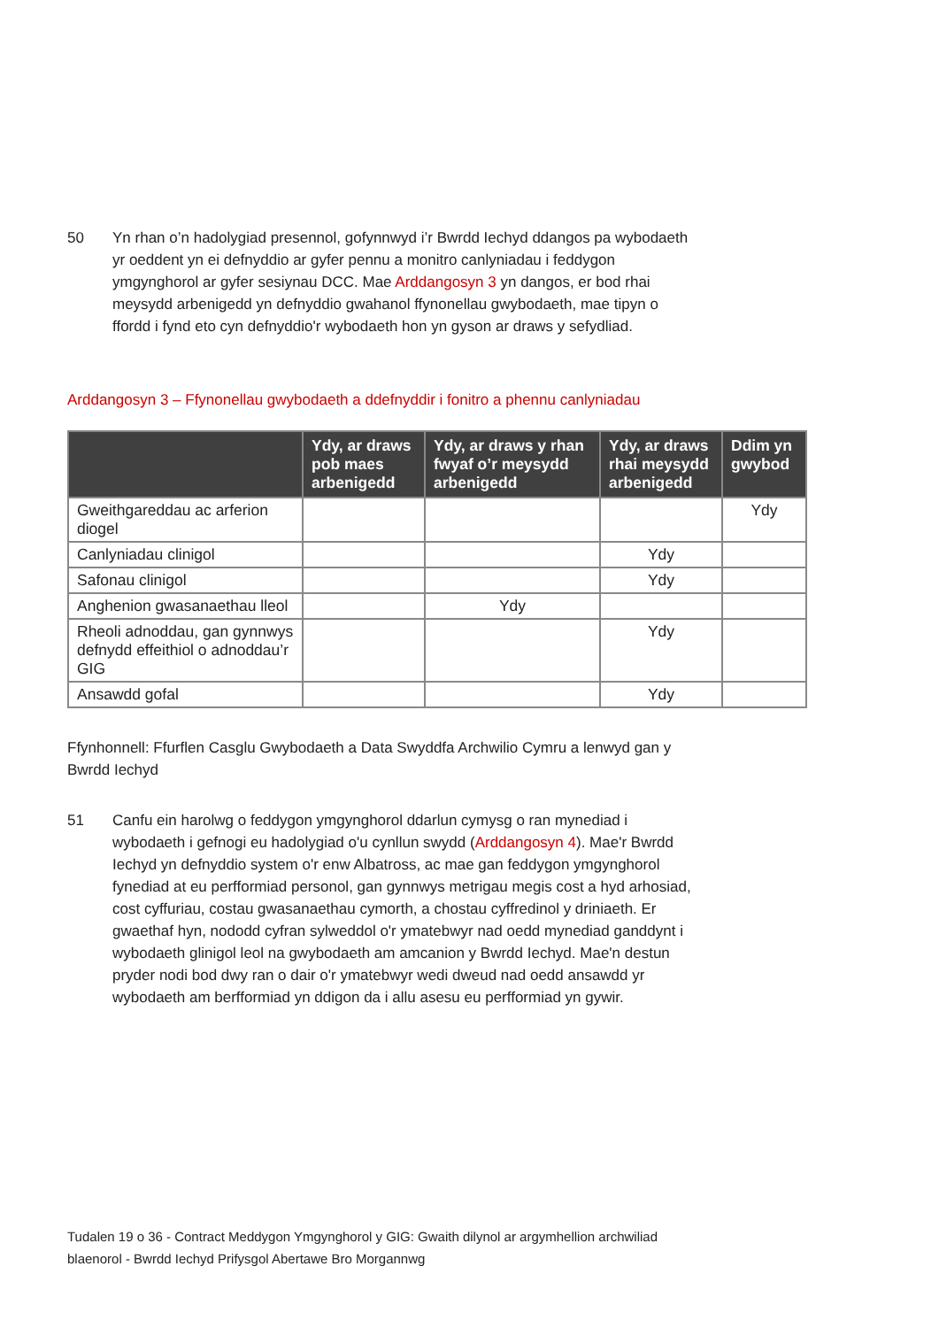50 Yn rhan o’n hadolygiad presennol, gofynnwyd i’r Bwrdd Iechyd ddangos pa wybodaeth yr oeddent yn ei defnyddio ar gyfer pennu a monitro canlyniadau i feddygon ymgynghorol ar gyfer sesiynau DCC. Mae Arddangosyn 3 yn dangos, er bod rhai meysydd arbenigedd yn defnyddio gwahanol ffynonellau gwybodaeth, mae tipyn o ffordd i fynd eto cyn defnyddio'r wybodaeth hon yn gyson ar draws y sefydliad.
Arddangosyn 3 – Ffynonellau gwybodaeth a ddefnyddir i fonitro a phennu canlyniadau
| | Ydy, ar draws pob maes arbenigedd | Ydy, ar draws y rhan fwyaf o’r meysydd arbenigedd | Ydy, ar draws rhai meysydd arbenigedd | Ddim yn gwybod |
| --- | --- | --- | --- | --- |
| Gweithgareddau ac arferion diogel | | | | Ydy |
| Canlyniadau clinigol | | | Ydy | |
| Safonau clinigol | | | Ydy | |
| Anghenion gwasanaethau lleol | | Ydy | | |
| Rheoli adnoddau, gan gynnwys defnydd effeithiol o adnoddau’r GIG | | | Ydy | |
| Ansawdd gofal | | | Ydy | |
Ffynhonnell: Ffurflen Casglu Gwybodaeth a Data Swyddfa Archwilio Cymru a lenwyd gan y Bwrdd Iechyd
51 Canfu ein harolwg o feddygon ymgynghorol ddarlun cymysg o ran mynediad i wybodaeth i gefnogi eu hadolygiad o'u cynllun swydd (Arddangosyn 4). Mae'r Bwrdd Iechyd yn defnyddio system o'r enw Albatross, ac mae gan feddygon ymgynghorol fynediad at eu perfformiad personol, gan gynnwys metrigau megis cost a hyd arhosiad, cost cyffuriau, costau gwasanaethau cymorth, a chostau cyffredinol y driniaeth. Er gwaethaf hyn, nododd cyfran sylweddol o'r ymatebwyr nad oedd mynediad ganddynt i wybodaeth glinigol leol na gwybodaeth am amcanion y Bwrdd Iechyd. Mae'n destun pryder nodi bod dwy ran o dair o'r ymatebwyr wedi dweud nad oedd ansawdd yr wybodaeth am berfformiad yn ddigon da i allu asesu eu perfformiad yn gywir.
Tudalen 19 o 36 - Contract Meddygon Ymgynghorol y GIG: Gwaith dilynol ar argymhellion archwiliad blaenorol - Bwrdd Iechyd Prifysgol Abertawe Bro Morgannwg